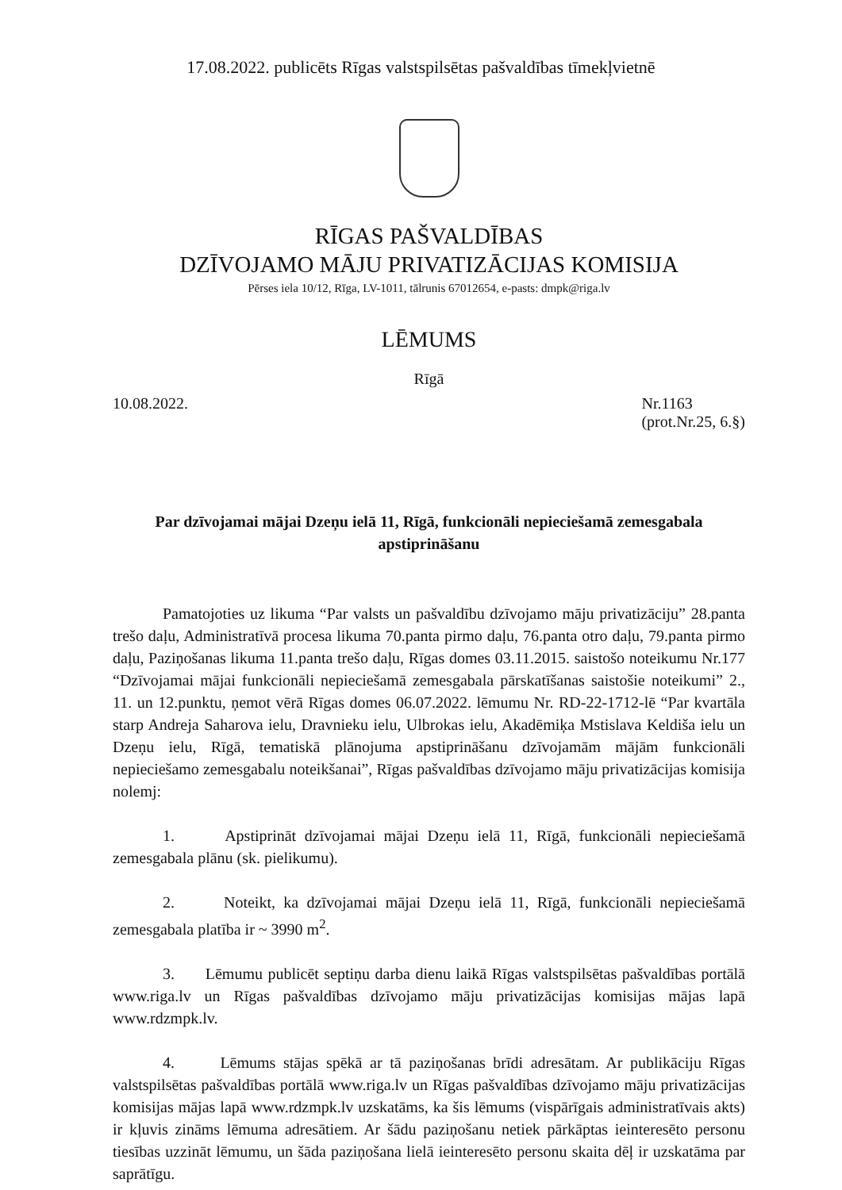17.08.2022. publicēts Rīgas valstspilsētas pašvaldības tīmekļvietnē
RĪGAS PAŠVALDĪBAS
DZĪVOJAMO MĀJU PRIVATIZĀCIJAS KOMISIJA
Pērses iela 10/12, Rīga, LV-1011, tālrunis 67012654, e-pasts: dmpk@riga.lv
LĒMUMS
Rīgā
10.08.2022. Nr.1163
(prot.Nr.25, 6.§)
Par dzīvojamai mājai Dzeņu ielā 11, Rīgā, funkcionāli nepieciešamā zemesgabala apstiprināšanu
Pamatojoties uz likuma “Par valsts un pašvaldību dzīvojamo māju privatizāciju” 28.panta trešo daļu, Administratīvā procesa likuma 70.panta pirmo daļu, 76.panta otro daļu, 79.panta pirmo daļu, Paziņošanas likuma 11.panta trešo daļu, Rīgas domes 03.11.2015. saistošo noteikumu Nr.177 “Dzīvojamai mājai funkcionāli nepieciešamā zemesgabala pārskatīšanas saistošie noteikumi” 2., 11. un 12.punktu, ņemot vērā Rīgas domes 06.07.2022. lēmumu Nr. RD-22-1712-lē “Par kvartāla starp Andreja Saharova ielu, Dravnieku ielu, Ulbrokas ielu, Akadēmiķa Mstislava Keldiša ielu un Dzeņu ielu, Rīgā, tematiskā plānojuma apstiprināšanu dzīvojamām mājām funkcionāli nepieciešamo zemesgabalu noteikšanai”, Rīgas pašvaldības dzīvojamo māju privatizācijas komisija nolemj:
1. Apstiprināt dzīvojamai mājai Dzeņu ielā 11, Rīgā, funkcionāli nepieciešamā zemesgabala plānu (sk. pielikumu).
2. Noteikt, ka dzīvojamai mājai Dzeņu ielā 11, Rīgā, funkcionāli nepieciešamā zemesgabala platība ir ~ 3990 m<sup>2</sup>.
3. Lēmumu publicēt septiņu darba dienu laikā Rīgas valstspilsētas pašvaldības portālā www.riga.lv un Rīgas pašvaldības dzīvojamo māju privatizācijas komisijas mājas lapā www.rdzmpk.lv.
4. Lēmums stājas spēkā ar tā paziņošanas brīdi adresātam. Ar publikāciju Rīgas valstspilsētas pašvaldības portālā www.riga.lv un Rīgas pašvaldības dzīvojamo māju privatizācijas komisijas mājas lapā www.rdzmpk.lv uzskatāms, ka šis lēmums (vispārīgais administratīvais akts) ir kļuvis zināms lēmuma adresātiem. Ar šādu paziņošanu netiek pārkāptas ieinteresēto personu tiesības uzzināt lēmumu, un šāda paziņošana lielā ieinteresēto personu skaita dēļ ir uzskatāma par saprātīgu.